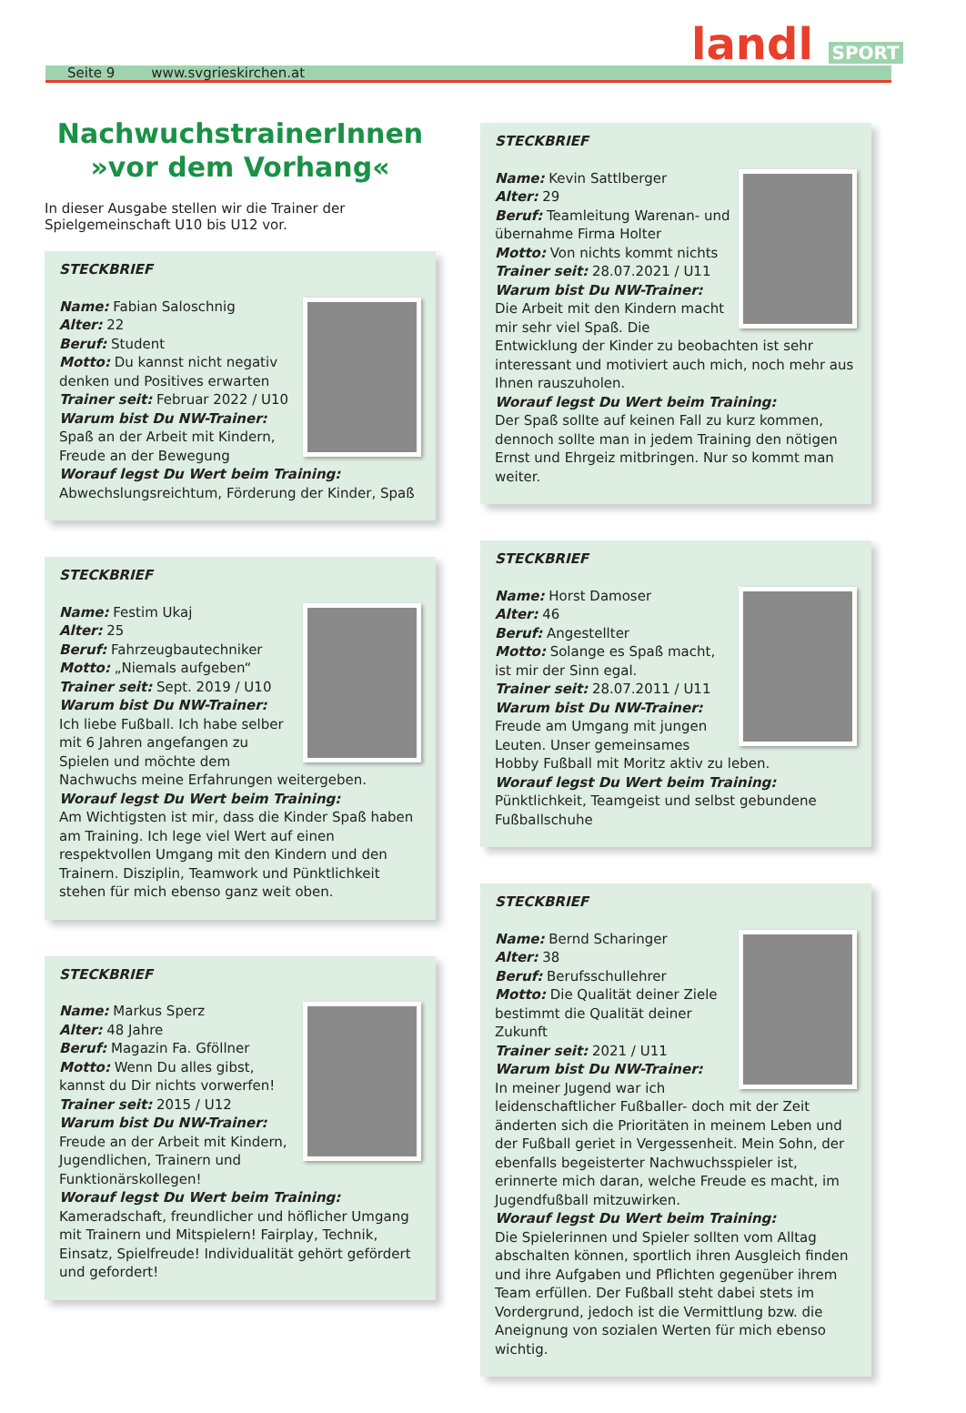Seite 9 www.svgrieskirchen.at
landl SPORT
NachwuchstrainerInnen
»vor dem Vorhang«
In dieser Ausgabe stellen wir die Trainer der Spielgemeinschaft U10 bis U12 vor.
STECKBRIEF
Name: Fabian Saloschnig
Alter: 22
Beruf: Student
Motto: Du kannst nicht negativ denken und Positives erwarten
Trainer seit: Februar 2022 / U10
Warum bist Du NW-Trainer:
Spaß an der Arbeit mit Kindern, Freude an der Bewegung
Worauf legst Du Wert beim Training:
Abwechslungsreichtum, Förderung der Kinder, Spaß
STECKBRIEF
Name: Festim Ukaj
Alter: 25
Beruf: Fahrzeugbautechniker
Motto: „Niemals aufgeben“
Trainer seit: Sept. 2019 / U10
Warum bist Du NW-Trainer:
Ich liebe Fußball. Ich habe selber mit 6 Jahren angefangen zu Spielen und möchte dem Nachwuchs meine Erfahrungen weitergeben.
Worauf legst Du Wert beim Training:
Am Wichtigsten ist mir, dass die Kinder Spaß haben am Training. Ich lege viel Wert auf einen respektvollen Umgang mit den Kindern und den Trainern. Disziplin, Teamwork und Pünktlichkeit stehen für mich ebenso ganz weit oben.
STECKBRIEF
Name: Markus Sperz
Alter: 48 Jahre
Beruf: Magazin Fa. Gföllner
Motto: Wenn Du alles gibst, kannst du Dir nichts vorwerfen!
Trainer seit: 2015 / U12
Warum bist Du NW-Trainer:
Freude an der Arbeit mit Kindern, Jugendlichen, Trainern und Funktionärskollegen!
Worauf legst Du Wert beim Training:
Kameradschaft, freundlicher und höflicher Umgang mit Trainern und Mitspielern! Fairplay, Technik, Einsatz, Spielfreude! Individualität gehört gefördert und gefordert!
STECKBRIEF
Name: Kevin Sattlberger
Alter: 29
Beruf: Teamleitung Warenan- und übernahme Firma Holter
Motto: Von nichts kommt nichts
Trainer seit: 28.07.2021 / U11
Warum bist Du NW-Trainer:
Die Arbeit mit den Kindern macht mir sehr viel Spaß. Die Entwicklung der Kinder zu beobachten ist sehr interessant und motiviert auch mich, noch mehr aus Ihnen rauszuholen.
Worauf legst Du Wert beim Training:
Der Spaß sollte auf keinen Fall zu kurz kommen, dennoch sollte man in jedem Training den nötigen Ernst und Ehrgeiz mitbringen. Nur so kommt man weiter.
STECKBRIEF
Name: Horst Damoser
Alter: 46
Beruf: Angestellter
Motto: Solange es Spaß macht, ist mir der Sinn egal.
Trainer seit: 28.07.2011 / U11
Warum bist Du NW-Trainer:
Freude am Umgang mit jungen Leuten. Unser gemeinsames Hobby Fußball mit Moritz aktiv zu leben.
Worauf legst Du Wert beim Training:
Pünktlichkeit, Teamgeist und selbst gebundene Fußballschuhe
STECKBRIEF
Name: Bernd Scharinger
Alter: 38
Beruf: Berufsschullehrer
Motto: Die Qualität deiner Ziele bestimmt die Qualität deiner Zukunft
Trainer seit: 2021 / U11
Warum bist Du NW-Trainer:
In meiner Jugend war ich leidenschaftlicher Fußballer- doch mit der Zeit änderten sich die Prioritäten in meinem Leben und der Fußball geriet in Vergessenheit. Mein Sohn, der ebenfalls begeisterter Nachwuchsspieler ist, erinnerte mich daran, welche Freude es macht, im Jugendfußball mitzuwirken.
Worauf legst Du Wert beim Training:
Die Spielerinnen und Spieler sollten vom Alltag abschalten können, sportlich ihren Ausgleich finden und ihre Aufgaben und Pflichten gegenüber ihrem Team erfüllen. Der Fußball steht dabei stets im Vordergrund, jedoch ist die Vermittlung bzw. die Aneignung von sozialen Werten für mich ebenso wichtig.